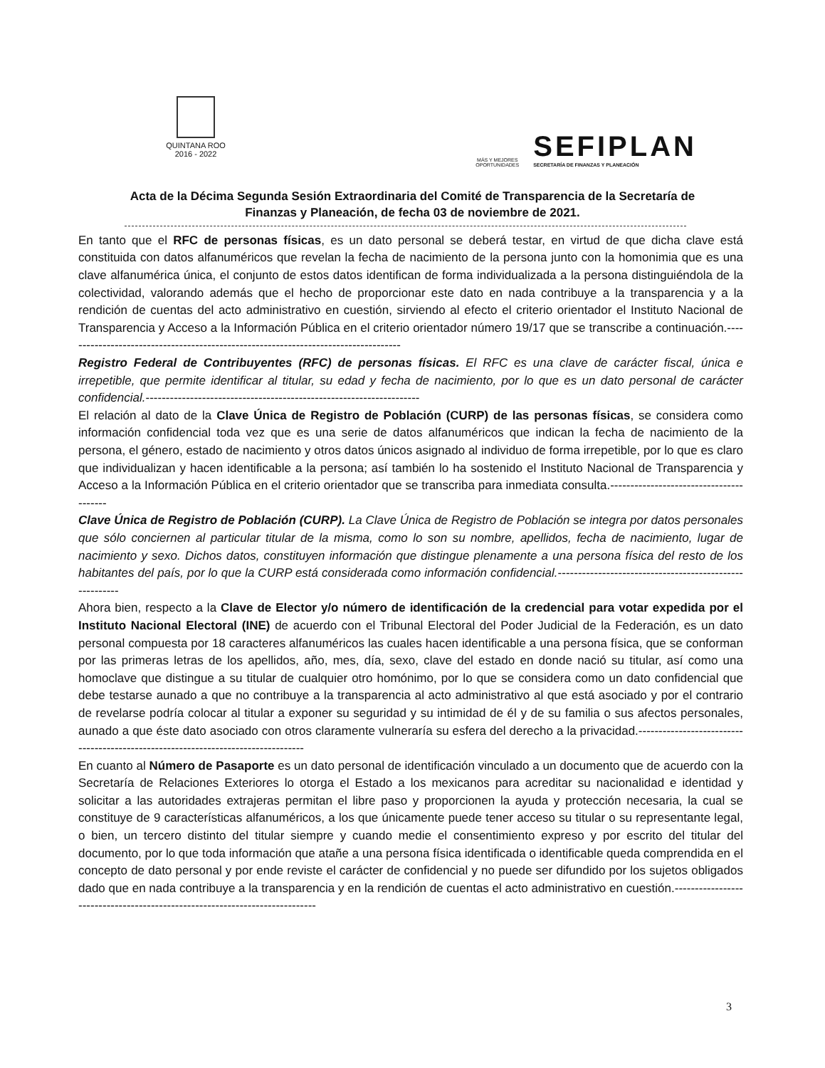QUINTANA ROO
2016 - 2022
MÁS Y MEJORES
OPORTUNIDADES
SEFIPLAN
SECRETARÍA DE FINANZAS Y PLANEACIÓN
Acta de la Décima Segunda Sesión Extraordinaria del Comité de Transparencia de la Secretaría de Finanzas y Planeación, de fecha 03 de noviembre de 2021.
En tanto que el RFC de personas físicas, es un dato personal se deberá testar, en virtud de que dicha clave está constituida con datos alfanuméricos que revelan la fecha de nacimiento de la persona junto con la homonimia que es una clave alfanumérica única, el conjunto de estos datos identifican de forma individualizada a la persona distinguiéndola de la colectividad, valorando además que el hecho de proporcionar este dato en nada contribuye a la transparencia y a la rendición de cuentas del acto administrativo en cuestión, sirviendo al efecto el criterio orientador el Instituto Nacional de Transparencia y Acceso a la Información Pública en el criterio orientador número 19/17 que se transcribe a continuación.------------------------------------------------------------------------------------
Registro Federal de Contribuyentes (RFC) de personas físicas. El RFC es una clave de carácter fiscal, única e irrepetible, que permite identificar al titular, su edad y fecha de nacimiento, por lo que es un dato personal de carácter confidencial.--------------------------------------------------------------------
El relación al dato de la Clave Única de Registro de Población (CURP) de las personas físicas, se considera como información confidencial toda vez que es una serie de datos alfanuméricos que indican la fecha de nacimiento de la persona, el género, estado de nacimiento y otros datos únicos asignado al individuo de forma irrepetible, por lo que es claro que individualizan y hacen identificable a la persona; así también lo ha sostenido el Instituto Nacional de Transparencia y Acceso a la Información Pública en el criterio orientador que se transcriba para inmediata consulta.----------------------------------------
Clave Única de Registro de Población (CURP). La Clave Única de Registro de Población se integra por datos personales que sólo conciernen al particular titular de la misma, como lo son su nombre, apellidos, fecha de nacimiento, lugar de nacimiento y sexo. Dichos datos, constituyen información que distingue plenamente a una persona física del resto de los habitantes del país, por lo que la CURP está considerada como información confidencial.--------------------------------------------------------
Ahora bien, respecto a la Clave de Elector y/o número de identificación de la credencial para votar expedida por el Instituto Nacional Electoral (INE) de acuerdo con el Tribunal Electoral del Poder Judicial de la Federación, es un dato personal compuesta por 18 caracteres alfanuméricos las cuales hacen identificable a una persona física, que se conforman por las primeras letras de los apellidos, año, mes, día, sexo, clave del estado en donde nació su titular, así como una homoclave que distingue a su titular de cualquier otro homónimo, por lo que se considera como un dato confidencial que debe testarse aunado a que no contribuye a la transparencia al acto administrativo al que está asociado y por el contrario de revelarse podría colocar al titular a exponer su seguridad y su intimidad de él y de su familia o sus afectos personales, aunado a que éste dato asociado con otros claramente vulneraría su esfera del derecho a la privacidad.----------------------------------------------------------------------------------
En cuanto al Número de Pasaporte es un dato personal de identificación vinculado a un documento que de acuerdo con la Secretaría de Relaciones Exteriores lo otorga el Estado a los mexicanos para acreditar su nacionalidad e identidad y solicitar a las autoridades extrajeras permitan el libre paso y proporcionen la ayuda y protección necesaria, la cual se constituye de 9 características alfanuméricos, a los que únicamente puede tener acceso su titular o su representante legal, o bien, un tercero distinto del titular siempre y cuando medie el consentimiento expreso y por escrito del titular del documento, por lo que toda información que atañe a una persona física identificada o identificable queda comprendida en el concepto de dato personal y por ende reviste el carácter de confidencial y no puede ser difundido por los sujetos obligados dado que en nada contribuye a la transparencia y en la rendición de cuentas el acto administrativo en cuestión.----------------------------------------------------------------------------
3